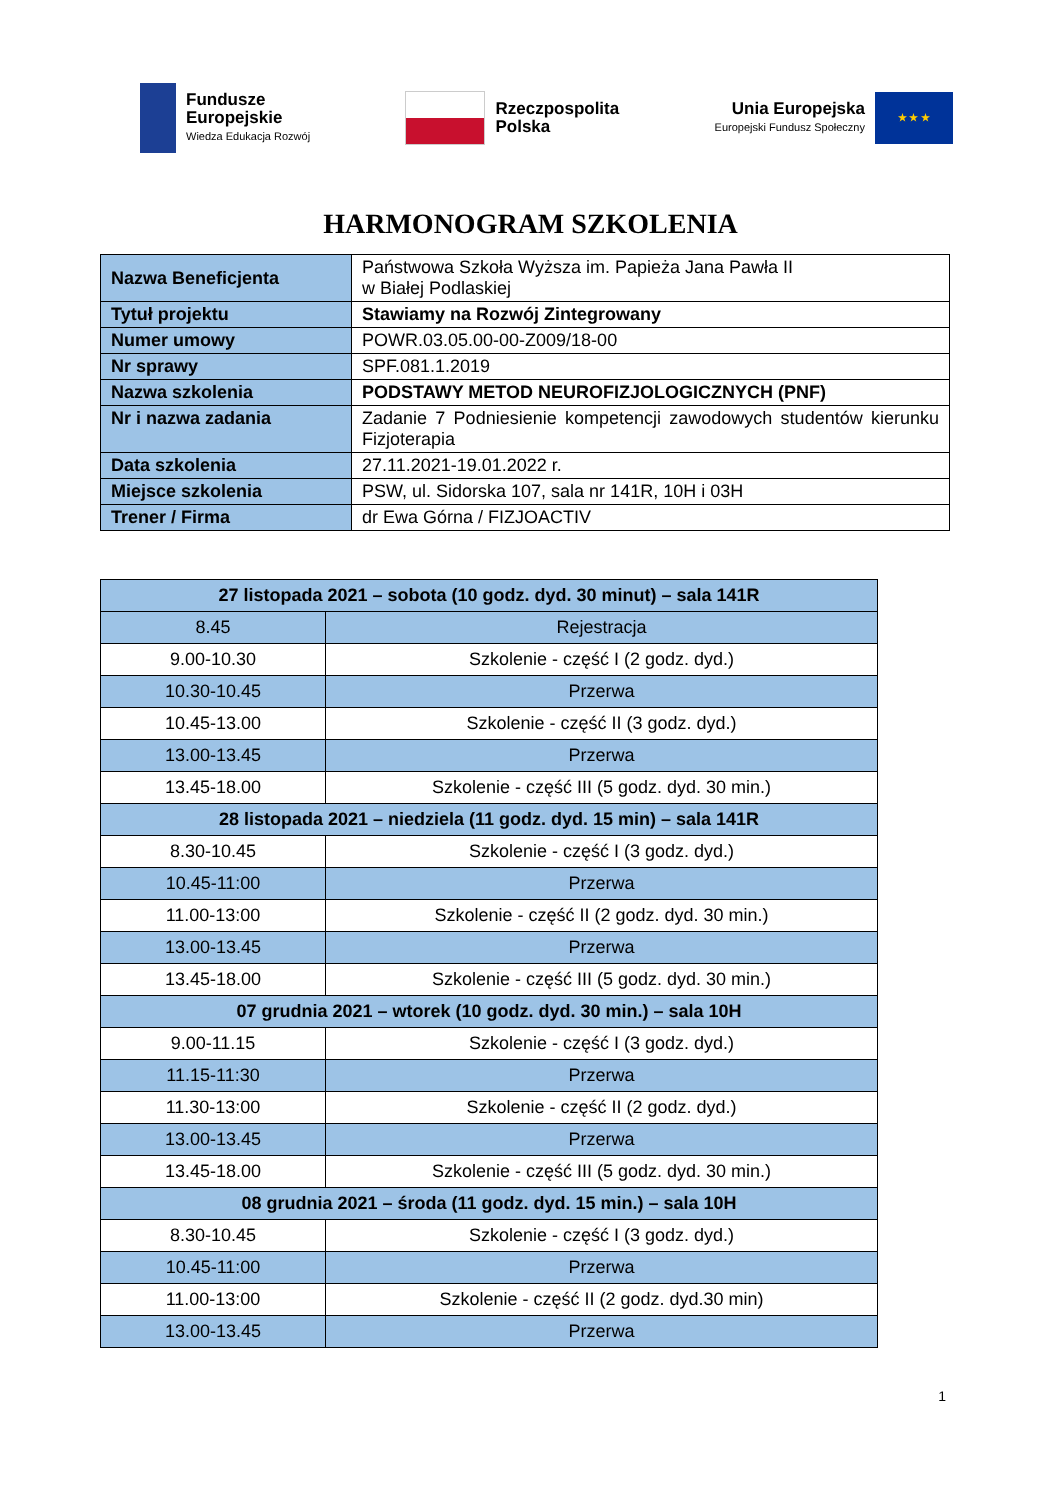Fundusze
Europejskie
Wiedza Edukacja Rozwój
Rzeczpospolita
Polska
Unia Europejska
Europejski Fundusz Społeczny
★ ★ ★
HARMONOGRAM SZKOLENIA
| Nazwa Beneficjenta | Państwowa Szkoła Wyższa im. Papieża Jana Pawła II w Białej Podlaskiej |
| Tytuł projektu | Stawiamy na Rozwój Zintegrowany |
| Numer umowy | POWR.03.05.00-00-Z009/18-00 |
| Nr sprawy | SPF.081.1.2019 |
| Nazwa szkolenia | PODSTAWY METOD NEUROFIZJOLOGICZNYCH (PNF) |
| Nr i nazwa zadania | Zadanie 7 Podniesienie kompetencji zawodowych studentów kierunku Fizjoterapia |
| Data szkolenia | 27.11.2021-19.01.2022 r. |
| Miejsce szkolenia | PSW, ul. Sidorska 107, sala nr 141R, 10H i 03H |
| Trener / Firma | dr Ewa Górna / FIZJOACTIV |
| 27 listopada 2021 – sobota (10 godz. dyd. 30 minut) – sala 141R | |
| 8.45 | Rejestracja |
| 9.00-10.30 | Szkolenie - część I (2 godz. dyd.) |
| 10.30-10.45 | Przerwa |
| 10.45-13.00 | Szkolenie - część II (3 godz. dyd.) |
| 13.00-13.45 | Przerwa |
| 13.45-18.00 | Szkolenie - część III (5 godz. dyd. 30 min.) |
| 28 listopada 2021 – niedziela (11 godz. dyd. 15 min) – sala 141R | |
| 8.30-10.45 | Szkolenie - część I (3 godz. dyd.) |
| 10.45-11:00 | Przerwa |
| 11.00-13:00 | Szkolenie - część II (2 godz. dyd. 30 min.) |
| 13.00-13.45 | Przerwa |
| 13.45-18.00 | Szkolenie - część III (5 godz. dyd. 30 min.) |
| 07 grudnia 2021 – wtorek (10 godz. dyd. 30 min.) – sala 10H | |
| 9.00-11.15 | Szkolenie - część I (3 godz. dyd.) |
| 11.15-11:30 | Przerwa |
| 11.30-13:00 | Szkolenie - część II (2 godz. dyd.) |
| 13.00-13.45 | Przerwa |
| 13.45-18.00 | Szkolenie - część III (5 godz. dyd. 30 min.) |
| 08 grudnia 2021 – środa (11 godz. dyd. 15 min.) – sala 10H | |
| 8.30-10.45 | Szkolenie - część I (3 godz. dyd.) |
| 10.45-11:00 | Przerwa |
| 11.00-13:00 | Szkolenie - część II (2 godz. dyd.30 min) |
| 13.00-13.45 | Przerwa |
1